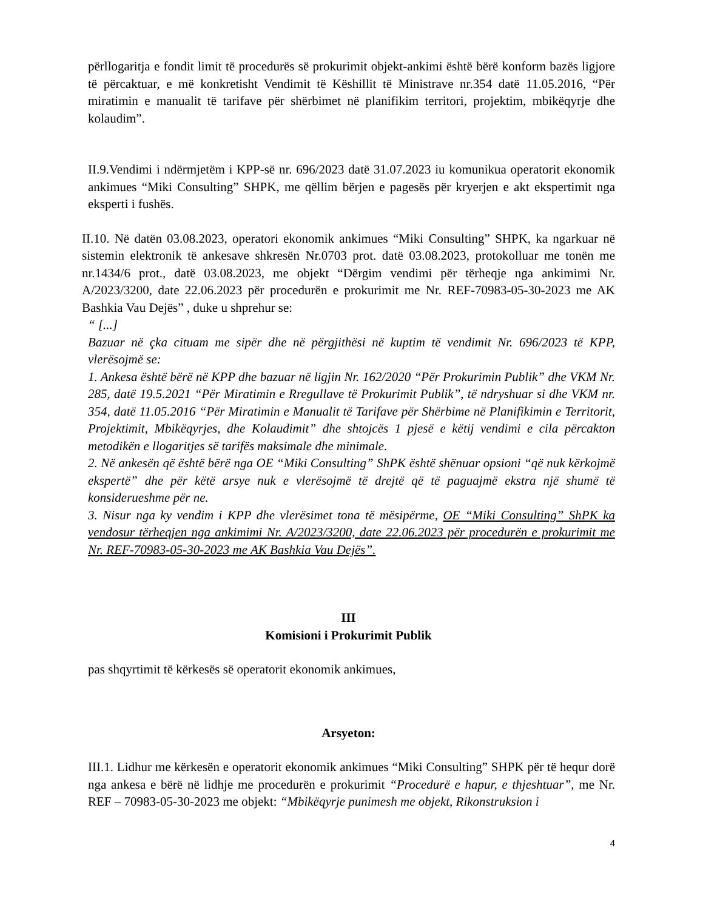përllogaritja e fondit limit të procedurës së prokurimit objekt-ankimi është bërë konform bazës ligjore të përcaktuar, e më konkretisht Vendimit të Këshillit të Ministrave nr.354 datë 11.05.2016, “Për miratimin e manualit të tarifave për shërbimet në planifikim territori, projektim, mbikëqyrje dhe kolaudim”.
II.9.Vendimi i ndërmjetëm i KPP-së nr. 696/2023 datë 31.07.2023 iu komunikua operatorit ekonomik ankimues “Miki Consulting” SHPK, me qëllim bërjen e pagesës për kryerjen e akt ekspertimit nga eksperti i fushës.
II.10. Në datën 03.08.2023, operatori ekonomik ankimues “Miki Consulting” SHPK, ka ngarkuar në sistemin elektronik të ankesave shkresën Nr.0703 prot. datë 03.08.2023, protokolluar me tonën me nr.1434/6 prot., datë 03.08.2023, me objekt “Dërgim vendimi për tërheqje nga ankimimi Nr. A/2023/3200, date 22.06.2023 për procedurën e prokurimit me Nr. REF-70983-05-30-2023 me AK Bashkia Vau Dejës” , duke u shprehur se:
“ [...]
Bazuar në çka cituam me sipër dhe në përgjithësi në kuptim të vendimit Nr. 696/2023 të KPP, vlerësojmë se:
1. Ankesa është bërë në KPP dhe bazuar në ligjin Nr. 162/2020 “Për Prokurimin Publik” dhe VKM Nr. 285, datë 19.5.2021 “Për Miratimin e Rregullave të Prokurimit Publik”, të ndryshuar si dhe VKM nr. 354, datë 11.05.2016 “Për Miratimin e Manualit të Tarifave për Shërbime në Planifikimin e Territorit, Projektimit, Mbikëqyrjes, dhe Kolaudimit” dhe shtojcës 1 pjesë e këtij vendimi e cila përcakton metodikën e llogaritjes së tarifës maksimale dhe minimale.
2. Në ankesën që është bërë nga OE “Miki Consulting” ShPK është shënuar opsioni “që nuk kërkojmë ekspertë” dhe për këtë arsye nuk e vlerësojmë të drejtë që të paguajmë ekstra një shumë të konsiderueshme për ne.
3. Nisur nga ky vendim i KPP dhe vlerësimet tona të mësipërme, OE “Miki Consulting” ShPK ka vendosur tërheqjen nga ankimimi Nr. A/2023/3200, date 22.06.2023 për procedurën e prokurimit me Nr. REF-70983-05-30-2023 me AK Bashkia Vau Dejës”.
III
Komisioni i Prokurimit Publik
pas shqyrtimit të kërkesës së operatorit ekonomik ankimues,
Arsyeton:
III.1. Lidhur me kërkesën e operatorit ekonomik ankimues “Miki Consulting” SHPK për të hequr dorë nga ankesa e bërë në lidhje me procedurën e prokurimit “Procedurë e hapur, e thjeshtuar”, me Nr. REF – 70983-05-30-2023 me objekt: “Mbikëqyrje punimesh me objekt, Rikonstruksion i
4